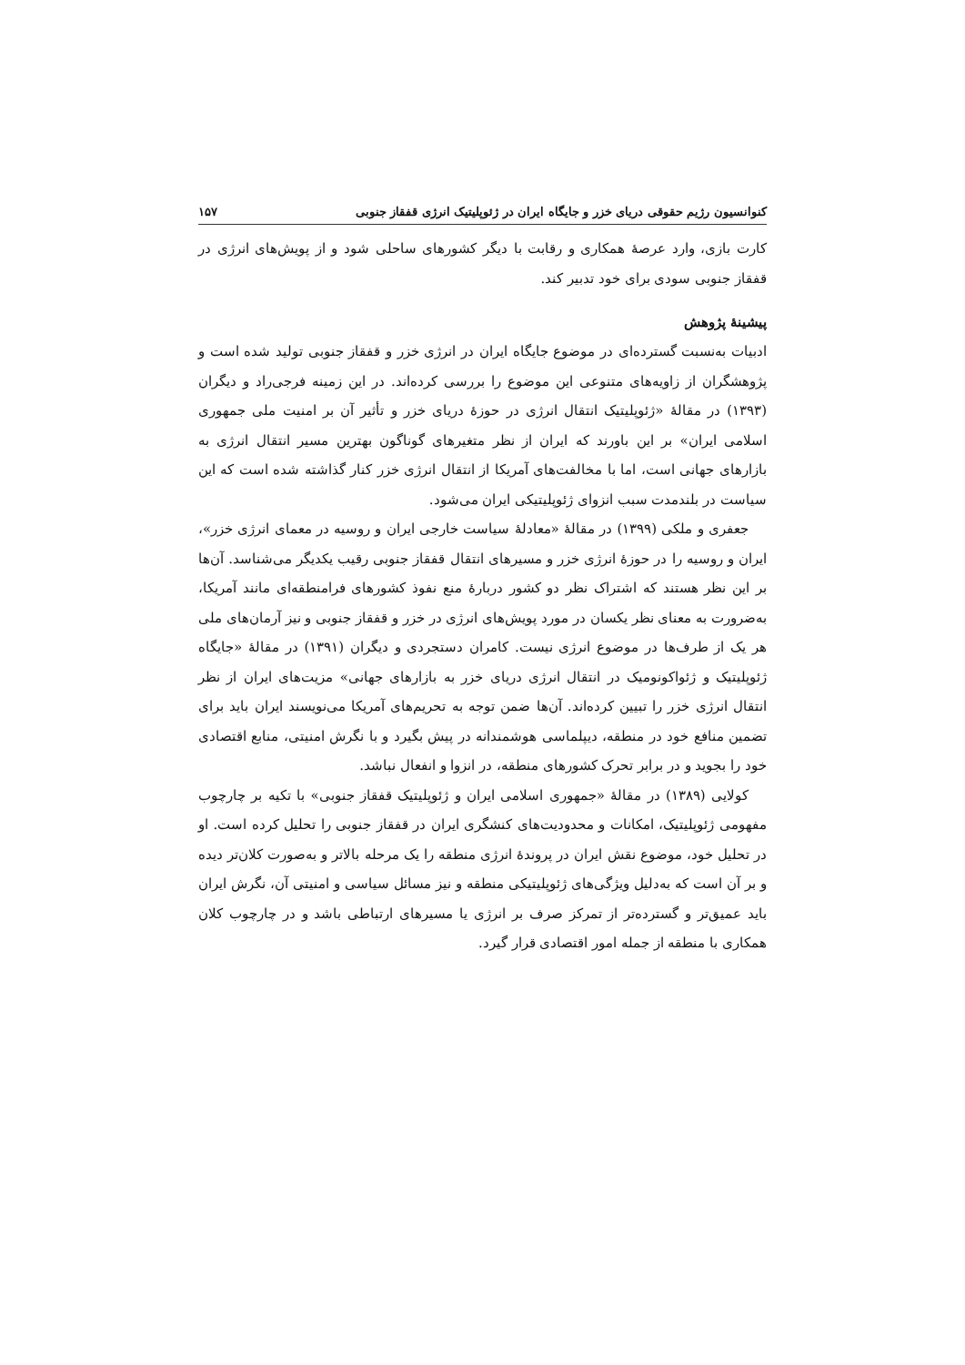کنوانسیون رژیم حقوقی دریای خزر و جایگاه ایران در ژئوپلیتیک انرژی قفقاز جنوبی ۱۵۷
کارت بازی، وارد عرصهٔ همکاری و رقابت با دیگر کشورهای ساحلی شود و از پویش‌های انرژی در قفقاز جنوبی سودی برای خود تدبیر کند.
پیشینهٔ پژوهش
ادبیات به‌نسبت گسترده‌ای در موضوع جایگاه ایران در انرژی خزر و قفقاز جنوبی تولید شده است و پژوهشگران از زاویه‌های متنوعی این موضوع را بررسی کرده‌اند. در این زمینه فرجی‌راد و دیگران (۱۳۹۳) در مقالهٔ «ژئوپلیتیک انتقال انرژی در حوزهٔ دریای خزر و تأثیر آن بر امنیت ملی جمهوری اسلامی ایران» بر این باورند که ایران از نظر متغیرهای گوناگون بهترین مسیر انتقال انرژی به بازارهای جهانی است، اما با مخالفت‌های آمریکا از انتقال انرژی خزر کنار گذاشته شده است که این سیاست در بلندمدت سبب انزوای ژئوپلیتیکی ایران می‌شود.
جعفری و ملکی (۱۳۹۹) در مقالهٔ «معادلهٔ سیاست خارجی ایران و روسیه در معمای انرژی خزر»، ایران و روسیه را در حوزهٔ انرژی خزر و مسیرهای انتقال قفقاز جنوبی رقیب یکدیگر می‌شناسد. آن‌ها بر این نظر هستند که اشتراک نظر دو کشور دربارهٔ منع نفوذ کشورهای فرامنطقه‌ای مانند آمریکا، به‌ضرورت به معنای نظر یکسان در مورد پویش‌های انرژی در خزر و قفقاز جنوبی و نیز آرمان‌های ملی هر یک از طرف‌ها در موضوع انرژی نیست. کامران دستجردی و دیگران (۱۳۹۱) در مقالهٔ «جایگاه ژئوپلیتیک و ژئواکونومیک در انتقال انرژی دریای خزر به بازارهای جهانی» مزیت‌های ایران از نظر انتقال انرژی خزر را تبیین کرده‌اند. آن‌ها ضمن توجه به تحریم‌های آمریکا می‌نویسند ایران باید برای تضمین منافع خود در منطقه، دیپلماسی هوشمندانه در پیش بگیرد و با نگرش امنیتی، منابع اقتصادی خود را بجوید و در برابر تحرک کشورهای منطقه، در انزوا و انفعال نباشد.
کولایی (۱۳۸۹) در مقالهٔ «جمهوری اسلامی ایران و ژئوپلیتیک قفقاز جنوبی» با تکیه بر چارچوب مفهومی ژئوپلیتیک، امکانات و محدودیت‌های کنشگری ایران در قفقاز جنوبی را تحلیل کرده است. او در تحلیل خود، موضوع نقش ایران در پروندهٔ انرژی منطقه را یک مرحله بالاتر و به‌صورت کلان‌تر دیده و بر آن است که به‌دلیل ویژگی‌های ژئوپلیتیکی منطقه و نیز مسائل سیاسی و امنیتی آن، نگرش ایران باید عمیق‌تر و گسترده‌تر از تمرکز صرف بر انرژی یا مسیرهای ارتباطی باشد و در چارچوب کلان همکاری با منطقه از جمله امور اقتصادی قرار گیرد.